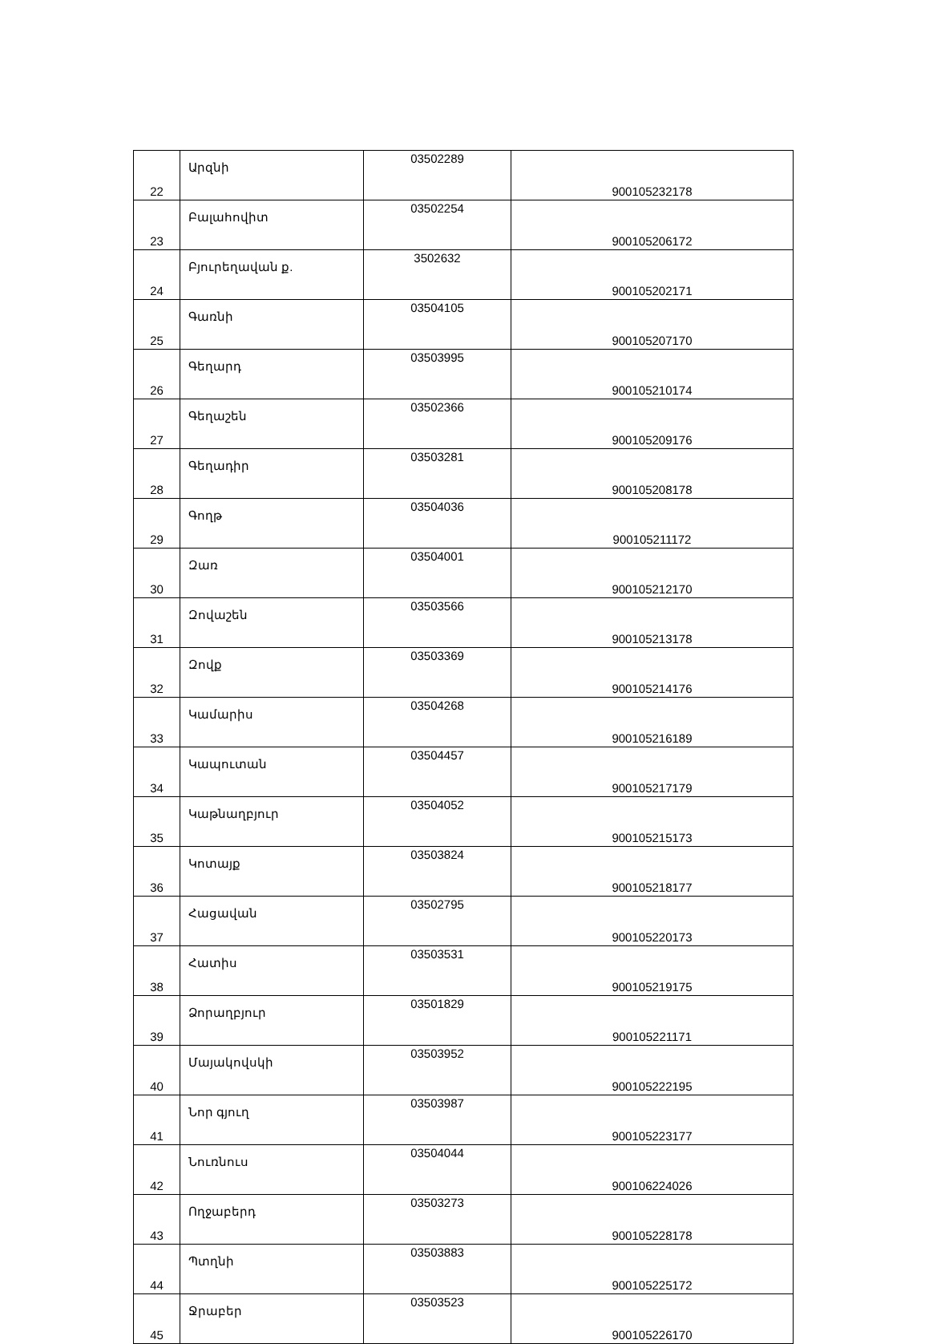| 22 | Արզնի | 03502289 | 900105232178 |
| 23 | Բալահովիտ | 03502254 | 900105206172 |
| 24 | Բյուրեղավան ք. | 3502632 | 900105202171 |
| 25 | Գառնի | 03504105 | 900105207170 |
| 26 | Գեղարդ | 03503995 | 900105210174 |
| 27 | Գեղաշեն | 03502366 | 900105209176 |
| 28 | Գեղադիր | 03503281 | 900105208178 |
| 29 | Գողթ | 03504036 | 900105211172 |
| 30 | Զառ | 03504001 | 900105212170 |
| 31 | Զովաշեն | 03503566 | 900105213178 |
| 32 | Զովք | 03503369 | 900105214176 |
| 33 | Կամարիս | 03504268 | 900105216189 |
| 34 | Կապուտան | 03504457 | 900105217179 |
| 35 | Կաթնաղբյուր | 03504052 | 900105215173 |
| 36 | Կոտայք | 03503824 | 900105218177 |
| 37 | Հացավան | 03502795 | 900105220173 |
| 38 | Հատիս | 03503531 | 900105219175 |
| 39 | Ձորաղբյուր | 03501829 | 900105221171 |
| 40 | Մայակովսկի | 03503952 | 900105222195 |
| 41 | Նոր գյուղ | 03503987 | 900105223177 |
| 42 | Նուռնուս | 03504044 | 900106224026 |
| 43 | Ողջաբերդ | 03503273 | 900105228178 |
| 44 | Պտղնի | 03503883 | 900105225172 |
| 45 | Ջրաբեր | 03503523 | 900105226170 |